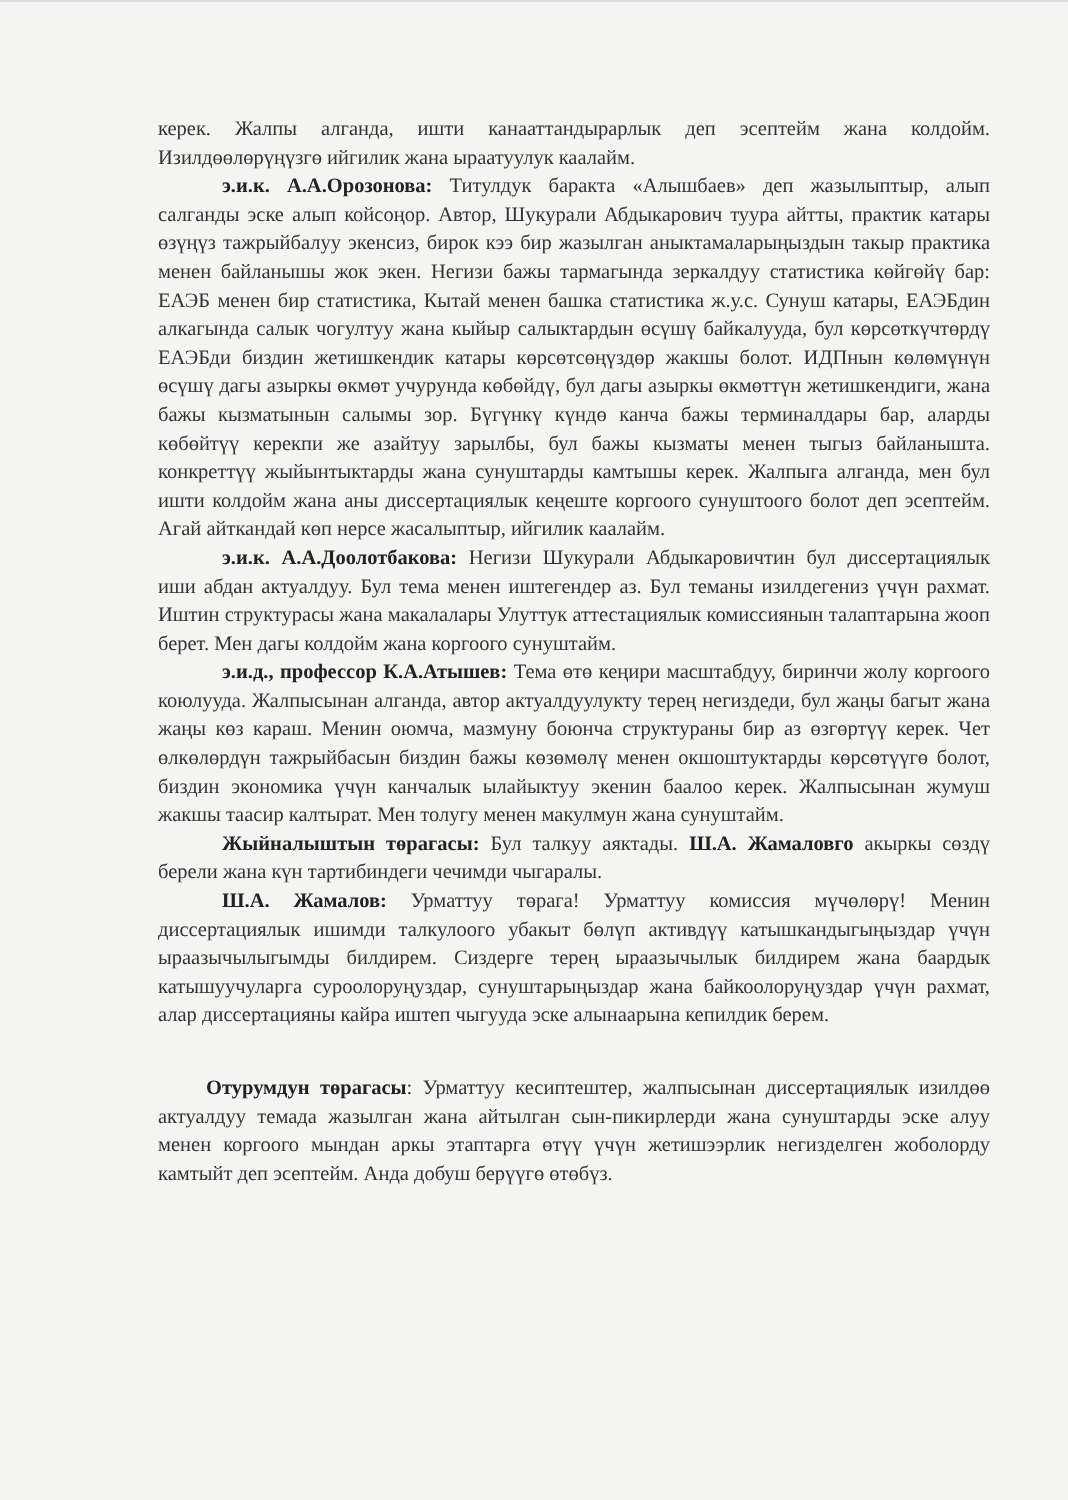керек. Жалпы алганда, ишти канааттандырарлык деп эсептейм жана колдойм. Изилдөөлөрүңүзгө ийгилик жана ыраатуулук каалайм.
э.и.к. А.А.Орозонова: Титулдук баракта «Алышбаев» деп жазылыптыр, алып салганды эске алып койсоңор. Автор, Шукурали Абдыкарович туура айтты, практик катары өзүңүз тажрыйбалуу экенсиз, бирок кээ бир жазылган аныктамаларыңыздын такыр практика менен байланышы жок экен. Негизи бажы тармагында зеркалдуу статистика көйгөйү бар: ЕАЭБ менен бир статистика, Кытай менен башка статистика ж.у.с. Сунуш катары, ЕАЭБдин алкагында салык чогултуу жана кыйыр салыктардын өсүшү байкалууда, бул көрсөткүчтөрдү ЕАЭБди биздин жетишкендик катары көрсөтсөңүздөр жакшы болот. ИДПнын көлөмүнүн өсүшү дагы азыркы өкмөт учурунда көбөйдү, бул дагы азыркы өкмөттүн жетишкендиги, жана бажы кызматынын салымы зор. Бүгүнкү күндө канча бажы терминалдары бар, аларды көбөйтүү керекпи же азайтуу зарылбы, бул бажы кызматы менен тыгыз байланышта. конкреттүү жыйынтыктарды жана сунуштарды камтышы керек. Жалпыга алганда, мен бул ишти колдойм жана аны диссертациялык кеңеште коргоого сунуштоого болот деп эсептейм. Агай айткандай көп нерсе жасалыптыр, ийгилик каалайм.
э.и.к. А.А.Доолотбакова: Негизи Шукурали Абдыкаровичтин бул диссертациялык иши абдан актуалдуу. Бул тема менен иштегендер аз. Бул теманы изилдегениз үчүн рахмат. Иштин структурасы жана макалалары Улуттук аттестациялык комиссиянын талаптарына жооп берет. Мен дагы колдойм жана коргоого сунуштайм.
э.и.д., профессор К.А.Атышев: Тема өтө кеңири масштабдуу, биринчи жолу коргоого коюлууда. Жалпысынан алганда, автор актуалдуулукту терең негиздеди, бул жаңы багыт жана жаңы көз караш. Менин оюмча, мазмуну боюнча структураны бир аз өзгөртүү керек. Чет өлкөлөрдүн тажрыйбасын биздин бажы көзөмөлү менен окшоштуктарды көрсөтүүгө болот, биздин экономика үчүн канчалык ылайыктуу экенин баалоо керек. Жалпысынан жумуш жакшы таасир калтырат. Мен толугу менен макулмун жана сунуштайм.
Жыйналыштын төрагасы: Бул талкуу аяктады. Ш.А. Жамаловго акыркы сөздү берели жана күн тартибиндеги чечимди чыгаралы.
Ш.А. Жамалов: Урматтуу төрага! Урматтуу комиссия мүчөлөрү! Менин диссертациялык ишимди талкулоого убакыт бөлүп активдүү катышкандыгыңыздар үчүн ыраазычылыгымды билдирем. Сиздерге терең ыраазычылык билдирем жана баардык катышуучуларга суроолоруңуздар, сунуштарыңыздар жана байкоолоруңуздар үчүн рахмат, алар диссертацияны кайра иштеп чыгууда эске алынаарына кепилдик берем.
Отурумдун төрагасы: Урматтуу кесиптештер, жалпысынан диссертациялык изилдөө актуалдуу темада жазылган жана айтылган сын-пикирлерди жана сунуштарды эске алуу менен коргоого мындан аркы этаптарга өтүү үчүн жетишээрлик негизделген жоболорду камтыйт деп эсептейм. Анда добуш берүүгө өтөбүз.